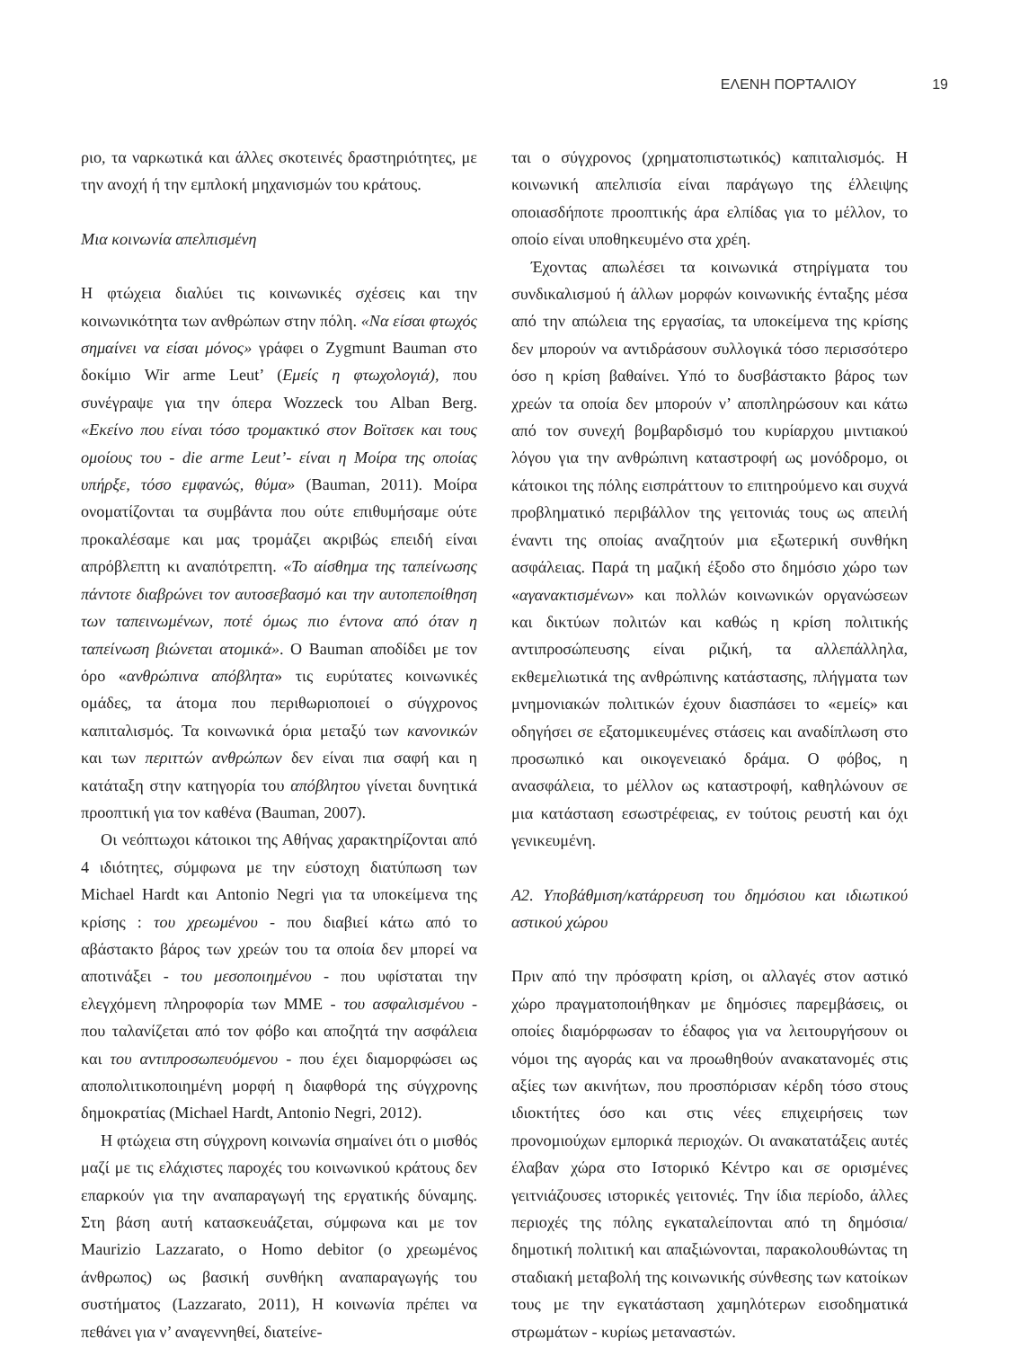ΕΛΕΝΗ ΠΟΡΤΑΛΙΟΥ 19
ριο, τα ναρκωτικά και άλλες σκοτεινές δραστηριότητες, με την ανοχή ή την εμπλοκή μηχανισμών του κράτους.
Μια κοινωνία απελπισμένη
Η φτώχεια διαλύει τις κοινωνικές σχέσεις και την κοινωνικότητα των ανθρώπων στην πόλη. «Να είσαι φτωχός σημαίνει να είσαι μόνος» γράφει ο Zygmunt Bauman στο δοκίμιο Wir arme Leut’ (Εμείς η φτωχολογιά), που συνέγραψε για την όπερα Wozzeck του Alban Berg. «Εκείνο που είναι τόσο τρομακτικό στον Βοϊτσεκ και τους ομοίους του - die arme Leut’- είναι η Μοίρα της οποίας υπήρξε, τόσο εμφανώς, θύμα» (Bauman, 2011). Μοίρα ονοματίζονται τα συμβάντα που ούτε επιθυμήσαμε ούτε προκαλέσαμε και μας τρομάζει ακριβώς επειδή είναι απρόβλεπτη κι αναπότρεπτη. «Το αίσθημα της ταπείνωσης πάντοτε διαβρώνει τον αυτοσεβασμό και την αυτοπεποίθηση των ταπεινωμένων, ποτέ όμως πιο έντονα από όταν η ταπείνωση βιώνεται ατομικά». Ο Bauman αποδίδει με τον όρο «ανθρώπινα απόβλητα» τις ευρύτατες κοινωνικές ομάδες, τα άτομα που περιθωριοποιεί ο σύγχρονος καπιταλισμός. Τα κοινωνικά όρια μεταξύ των κανονικών και των περιττών ανθρώπων δεν είναι πια σαφή και η κατάταξη στην κατηγορία του απόβλητου γίνεται δυνητικά προοπτική για τον καθένα (Bauman, 2007).
Οι νεόπτωχοι κάτοικοι της Αθήνας χαρακτηρίζονται από 4 ιδιότητες, σύμφωνα με την εύστοχη διατύπωση των Michael Hardt και Antonio Negri για τα υποκείμενα της κρίσης : του χρεωμένου - που διαβιεί κάτω από το αβάστακτο βάρος των χρεών του τα οποία δεν μπορεί να αποτινάξει - του μεσοποιημένου - που υφίσταται την ελεγχόμενη πληροφορία των ΜΜΕ - του ασφαλισμένου - που ταλανίζεται από τον φόβο και αποζητά την ασφάλεια και του αντιπροσωπευόμενου - που έχει διαμορφώσει ως αποπολιτικοποιημένη μορφή η διαφθορά της σύγχρονης δημοκρατίας (Michael Hardt, Antonio Negri, 2012).
Η φτώχεια στη σύγχρονη κοινωνία σημαίνει ότι ο μισθός μαζί με τις ελάχιστες παροχές του κοινωνικού κράτους δεν επαρκούν για την αναπαραγωγή της εργατικής δύναμης. Στη βάση αυτή κατασκευάζεται, σύμφωνα και με τον Maurizio Lazzarato, ο Homo debitor (ο χρεωμένος άνθρωπος) ως βασική συνθήκη αναπαραγωγής του συστήματος (Lazzarato, 2011), Η κοινωνία πρέπει να πεθάνει για ν’ αναγεννηθεί, διατείνε-
ται ο σύγχρονος (χρηματοπιστωτικός) καπιταλισμός. Η κοινωνική απελπισία είναι παράγωγο της έλλειψης οποιασδήποτε προοπτικής άρα ελπίδας για το μέλλον, το οποίο είναι υποθηκευμένο στα χρέη.
Έχοντας απωλέσει τα κοινωνικά στηρίγματα του συνδικαλισμού ή άλλων μορφών κοινωνικής ένταξης μέσα από την απώλεια της εργασίας, τα υποκείμενα της κρίσης δεν μπορούν να αντιδράσουν συλλογικά τόσο περισσότερο όσο η κρίση βαθαίνει. Υπό το δυσβάστακτο βάρος των χρεών τα οποία δεν μπορούν ν’ αποπληρώσουν και κάτω από τον συνεχή βομβαρδισμό του κυρίαρχου μιντιακού λόγου για την ανθρώπινη καταστροφή ως μονόδρομο, οι κάτοικοι της πόλης εισπράττουν το επιτηρούμενο και συχνά προβληματικό περιβάλλον της γειτονιάς τους ως απειλή έναντι της οποίας αναζητούν μια εξωτερική συνθήκη ασφάλειας. Παρά τη μαζική έξοδο στο δημόσιο χώρο των «αγανακτισμένων» και πολλών κοινωνικών οργανώσεων και δικτύων πολιτών και καθώς η κρίση πολιτικής αντιπροσώπευσης είναι ριζική, τα αλλεπάλληλα, εκθεμελιωτικά της ανθρώπινης κατάστασης, πλήγματα των μνημονιακών πολιτικών έχουν διασπάσει το «εμείς» και οδηγήσει σε εξατομικευμένες στάσεις και αναδίπλωση στο προσωπικό και οικογενειακό δράμα. Ο φόβος, η ανασφάλεια, το μέλλον ως καταστροφή, καθηλώνουν σε μια κατάσταση εσωστρέφειας, εν τούτοις ρευστή και όχι γενικευμένη.
Α2. Υποβάθμιση/κατάρρευση του δημόσιου και ιδιωτικού αστικού χώρου
Πριν από την πρόσφατη κρίση, οι αλλαγές στον αστικό χώρο πραγματοποιήθηκαν με δημόσιες παρεμβάσεις, οι οποίες διαμόρφωσαν το έδαφος για να λειτουργήσουν οι νόμοι της αγοράς και να προωθηθούν ανακατανομές στις αξίες των ακινήτων, που προσπόρισαν κέρδη τόσο στους ιδιοκτήτες όσο και στις νέες επιχειρήσεις των προνομιούχων εμπορικά περιοχών. Οι ανακατατάξεις αυτές έλαβαν χώρα στο Ιστορικό Κέντρο και σε ορισμένες γειτνιάζουσες ιστορικές γειτονιές. Την ίδια περίοδο, άλλες περιοχές της πόλης εγκαταλείπονται από τη δημόσια/δημοτική πολιτική και απαξιώνονται, παρακολουθώντας τη σταδιακή μεταβολή της κοινωνικής σύνθεσης των κατοίκων τους με την εγκατάσταση χαμηλότερων εισοδηματικά στρωμάτων - κυρίως μεταναστών.